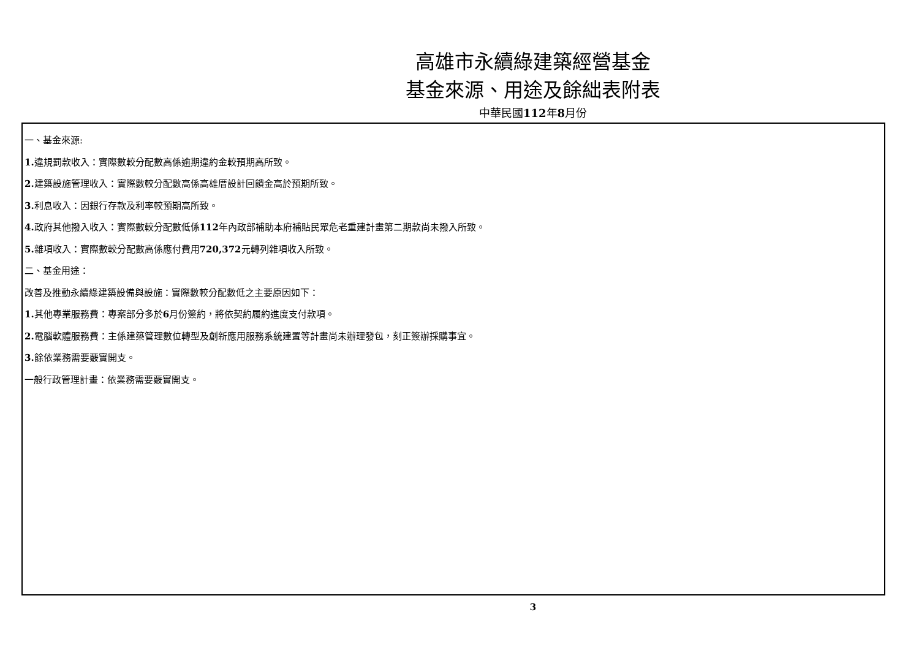高雄市永續綠建築經營基金
基金來源、用途及餘絀表附表
中華民國112年8月份
一、基金來源:
1. 違規罰款收入：實際數較分配數高係逾期違約金較預期高所致。
2. 建築設施管理收入：實際數較分配數高係高雄厝設計回饋金高於預期所致。
3. 利息收入：因銀行存款及利率較預期高所致。
4. 政府其他撥入收入：實際數較分配數低係112年內政部補助本府補貼民眾危老重建計畫第二期款尚未撥入所致。
5. 雜項收入：實際數較分配數高係應付費用720,372元轉列雜項收入所致。
二、基金用途：
改善及推動永續綠建築設備與設施：實際數較分配數低之主要原因如下：
1. 其他專業服務費：專案部分多於6月份簽約，將依契約履約進度支付款項。
2. 電腦軟體服務費：主係建築管理數位轉型及創新應用服務系統建置等計畫尚未辦理發包，刻正簽辦採購事宜。
3. 餘依業務需要覈實開支。
一般行政管理計畫：依業務需要覈實開支。
3